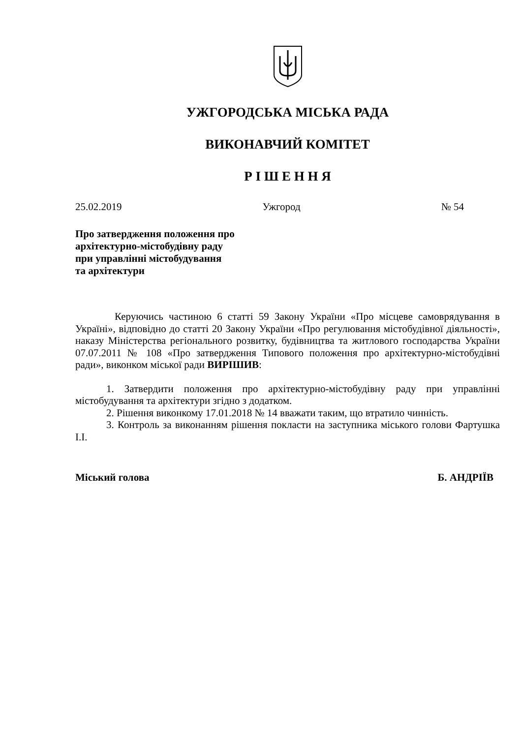УЖГОРОДСЬКА МІСЬКА РАДА
ВИКОНАВЧИЙ КОМІТЕТ
Р І Ш Е Н Н Я
25.02.2019 Ужгород № 54
Про затвердження положення про
архітектурно-містобудівну раду
при управлінні містобудування
та архітектури
Керуючись частиною 6 статті 59 Закону України «Про місцеве самоврядування в Україні», відповідно до статті 20 Закону України «Про регулювання містобудівної діяльності», наказу Міністерства регіонального розвитку, будівництва та житлового господарства України 07.07.2011 № 108 «Про затвердження Типового положення про архітектурно-містобудівні ради», виконком міської ради ВИРІШИВ:
1. Затвердити положення про архітектурно-містобудівну раду при управлінні містобудування та архітектури згідно з додатком.
2. Рішення виконкому 17.01.2018 № 14 вважати таким, що втратило чинність.
3. Контроль за виконанням рішення покласти на заступника міського голови Фартушка І.І.
Міський голова Б. АНДРІЇВ